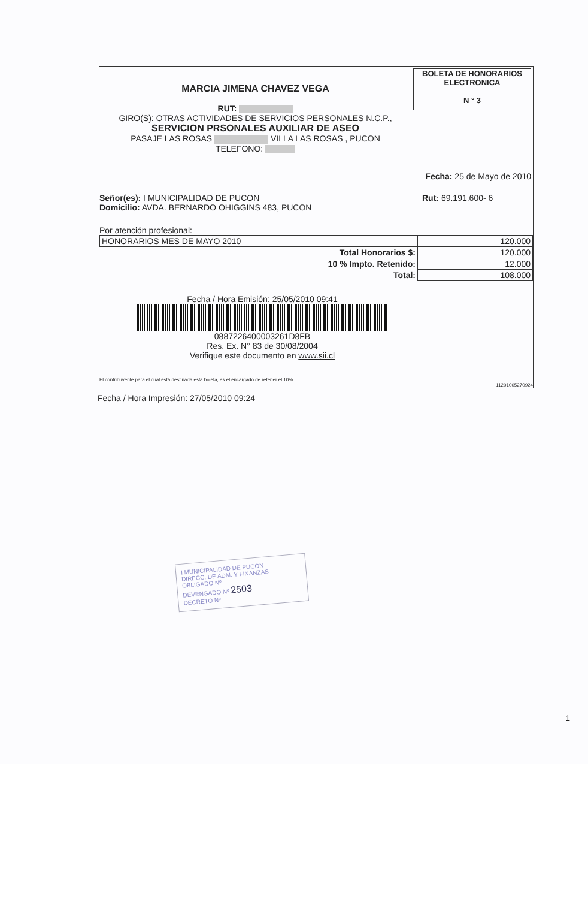MARCIA JIMENA CHAVEZ VEGA
RUT:
GIRO(S): OTRAS ACTIVIDADES DE SERVICIOS PERSONALES N.C.P.,
SERVICION PRSONALES AUXILIAR DE ASEO
PASAJE LAS ROSAS VILLA LAS ROSAS , PUCON
TELEFONO:
BOLETA DE HONORARIOS
ELECTRONICA
N ° 3
Fecha: 25 de Mayo de 2010
Señor(es): I MUNICIPALIDAD DE PUCON
Domicilio: AVDA. BERNARDO OHIGGINS 483, PUCON
Rut: 69.191.600- 6
Por atención profesional:
| HONORARIOS MES DE MAYO 2010 | 120.000 |
| Total Honorarios $: | 120.000 |
| 10 % Impto. Retenido: | 12.000 |
| Total: | 108.000 |
Fecha / Hora Emisión: 25/05/2010 09:41
0887226400003261D8FB
Res. Ex. N° 83 de 30/08/2004
Verifique este documento en www.sii.cl
El contribuyente para el cual está destinada esta boleta, es el encargado de retener el 10%.
11201005270924
Fecha / Hora Impresión: 27/05/2010 09:24
I MUNICIPALIDAD DE PUCON
DIRECC. DE ADM. Y FINANZAS
OBLIGADO Nº
DEVENGADO Nº 2503
DECRETO Nº
1